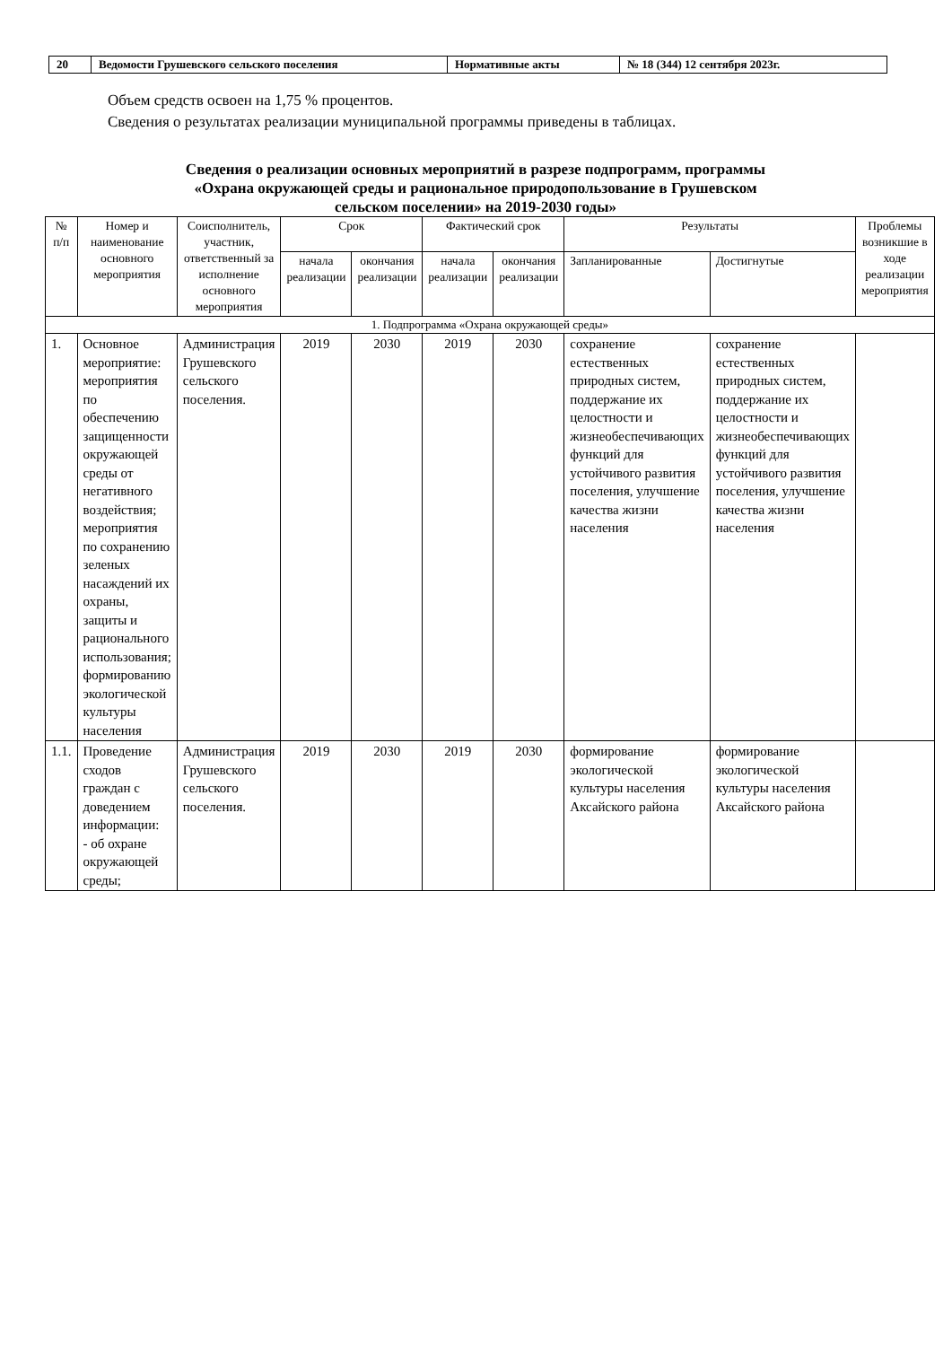| 20 | Ведомости Грушевского сельского поселения | Нормативные акты | № 18 (344) 12 сентября 2023г. |
Объем средств освоен на 1,75 % процентов.
Сведения о результатах реализации муниципальной программы приведены в таблицах.
Сведения о реализации основных мероприятий в разрезе подпрограмм, программы
«Охрана окружающей среды и рациональное природопользование в Грушевском
сельском поселении» на 2019-2030 годы»
| № п/п | Номер и наименование основного мероприятия | Соисполнитель, участник, ответственный за исполнение основного мероприятия | Срок | | Фактический срок | | Результаты | | Проблемы возникшие в ходе реализации мероприятия |
| --- | --- | --- | --- | --- | --- | --- | --- | --- | --- |
| | | | начала реализации | окончания реализации | начала реализации | окончания реализации | Запланированные | Достигнутые | |
| 1. Подпрограмма «Охрана окружающей среды» | | | | | | | | | |
| 1. | Основное мероприятие: мероприятия по обеспечению защищенности окружающей среды от негативного воздействия; мероприятия по сохранению зеленых насаждений их охраны, защиты и рационального использования; формированию экологической культуры населения | Администрация Грушевского сельского поселения. | 2019 | 2030 | 2019 | 2030 | сохранение естественных природных систем, поддержание их целостности и жизнеобеспечивающих функций для устойчивого развития поселения, улучшение качества жизни населения | сохранение естественных природных систем, поддержание их целостности и жизнеобеспечивающих функций для устойчивого развития поселения, улучшение качества жизни населения | |
| 1.1. | Проведение сходов граждан с доведением информации: - об охране окружающей среды; | Администрация Грушевского сельского поселения. | 2019 | 2030 | 2019 | 2030 | формирование экологической культуры населения Аксайского района | формирование экологической культуры населения Аксайского района | |